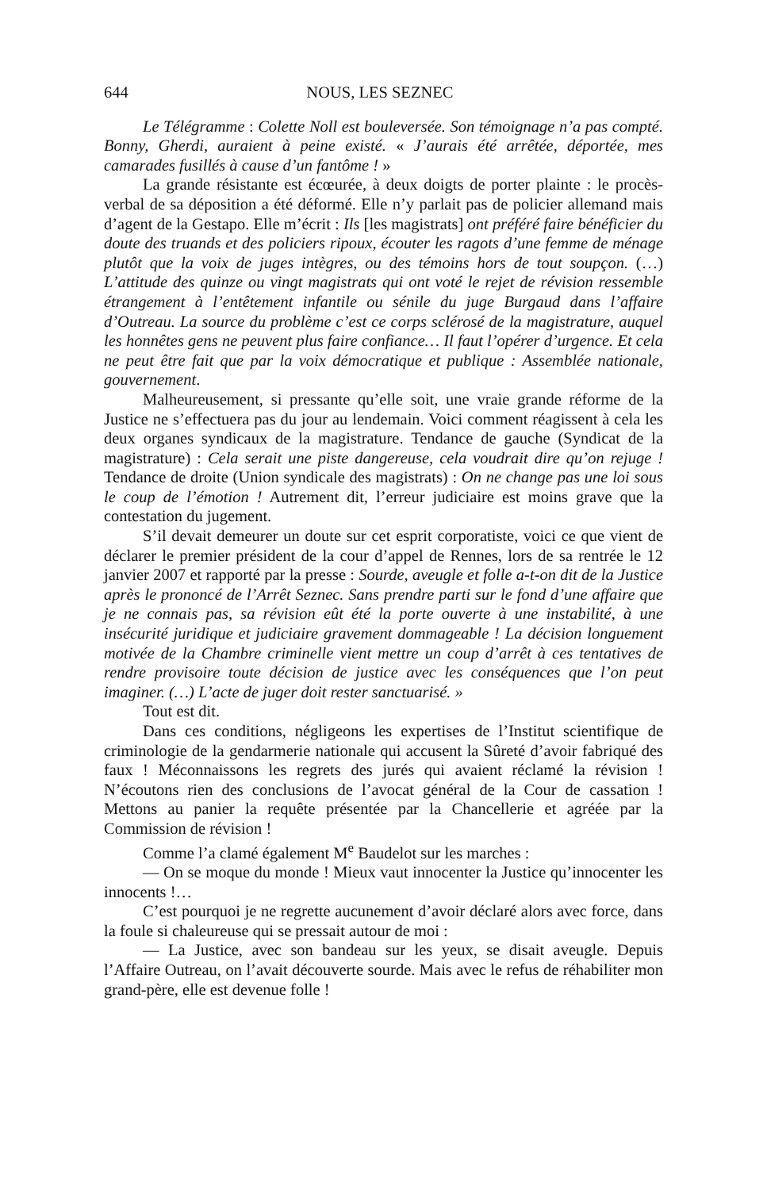644 NOUS, LES SEZNEC
Le Télégramme : Colette Noll est bouleversée. Son témoignage n’a pas compté. Bonny, Gherdi, auraient à peine existé. « J’aurais été arrêtée, déportée, mes camarades fusillés à cause d’un fantôme ! »
La grande résistante est écœurée, à deux doigts de porter plainte : le procès-verbal de sa déposition a été déformé. Elle n’y parlait pas de policier allemand mais d’agent de la Gestapo. Elle m’écrit : Ils [les magistrats] ont préféré faire bénéficier du doute des truands et des policiers ripoux, écouter les ragots d’une femme de ménage plutôt que la voix de juges intègres, ou des témoins hors de tout soupçon. (…) L’attitude des quinze ou vingt magistrats qui ont voté le rejet de révision ressemble étrangement à l’entêtement infantile ou sénile du juge Burgaud dans l’affaire d’Outreau. La source du problème c’est ce corps sclérosé de la magistrature, auquel les honnêtes gens ne peuvent plus faire confiance… Il faut l’opérer d’urgence. Et cela ne peut être fait que par la voix démocratique et publique : Assemblée nationale, gouvernement.
Malheureusement, si pressante qu’elle soit, une vraie grande réforme de la Justice ne s’effectuera pas du jour au lendemain. Voici comment réagissent à cela les deux organes syndicaux de la magistrature. Tendance de gauche (Syndicat de la magistrature) : Cela serait une piste dangereuse, cela voudrait dire qu’on rejuge ! Tendance de droite (Union syndicale des magistrats) : On ne change pas une loi sous le coup de l’émotion ! Autrement dit, l’erreur judiciaire est moins grave que la contestation du jugement.
S’il devait demeurer un doute sur cet esprit corporatiste, voici ce que vient de déclarer le premier président de la cour d’appel de Rennes, lors de sa rentrée le 12 janvier 2007 et rapporté par la presse : Sourde, aveugle et folle a-t-on dit de la Justice après le prononcé de l’Arrêt Seznec. Sans prendre parti sur le fond d’une affaire que je ne connais pas, sa révision eût été la porte ouverte à une instabilité, à une insécurité juridique et judiciaire gravement dommageable ! La décision longuement motivée de la Chambre criminelle vient mettre un coup d’arrêt à ces tentatives de rendre provisoire toute décision de justice avec les conséquences que l’on peut imaginer. (…) L’acte de juger doit rester sanctuarisé. »
Tout est dit.
Dans ces conditions, négligeons les expertises de l’Institut scientifique de criminologie de la gendarmerie nationale qui accusent la Sûreté d’avoir fabriqué des faux ! Méconnaissons les regrets des jurés qui avaient réclamé la révision ! N’écoutons rien des conclusions de l’avocat général de la Cour de cassation ! Mettons au panier la requête présentée par la Chancellerie et agréée par la Commission de révision !
Comme l’a clamé également M<sup>e</sup> Baudelot sur les marches :
— On se moque du monde ! Mieux vaut innocenter la Justice qu’innocenter les innocents !…
C’est pourquoi je ne regrette aucunement d’avoir déclaré alors avec force, dans la foule si chaleureuse qui se pressait autour de moi :
— La Justice, avec son bandeau sur les yeux, se disait aveugle. Depuis l’Affaire Outreau, on l’avait découverte sourde. Mais avec le refus de réhabiliter mon grand-père, elle est devenue folle !